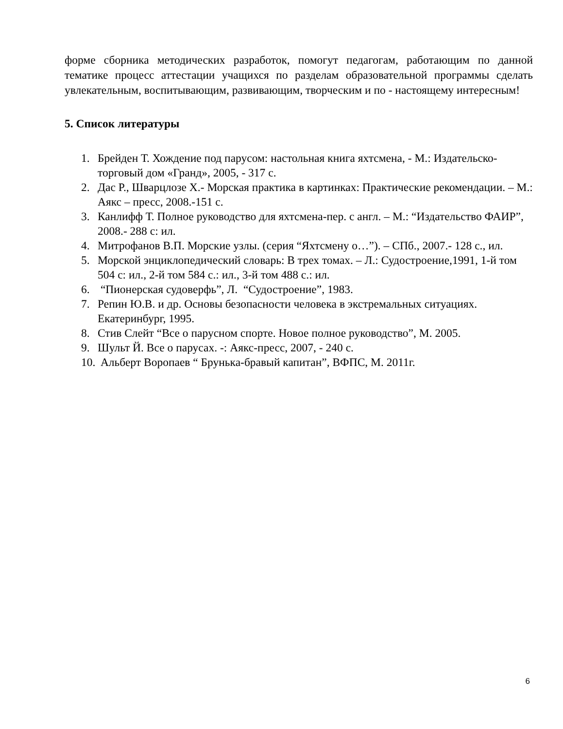форме сборника методических разработок, помогут педагогам, работающим по данной тематике процесс аттестации учащихся по разделам образовательной программы сделать увлекательным, воспитывающим, развивающим, творческим и по - настоящему интересным!
5. Список литературы
1. Брейден Т. Хождение под парусом: настольная книга яхтсмена, - М.: Издательско-торговый дом «Гранд», 2005, - 317 с.
2. Дас Р., Шварцлозе Х.- Морская практика в картинках: Практические рекомендации. – М.: Аякс – пресс, 2008.-151 с.
3. Канлифф Т. Полное руководство для яхтсмена-пер. с англ. – М.: “Издательство ФАИР”, 2008.- 288 с: ил.
4. Митрофанов В.П. Морские узлы. (серия “Яхтсмену о…”). – СПб., 2007.- 128 с., ил.
5. Морской энциклопедический словарь: В трех томах. – Л.: Судостроение,1991, 1-й том 504 с: ил., 2-й том 584 с.: ил., 3-й том 488 с.: ил.
6. “Пионерская судоверфь”, Л. “Судостроение”, 1983.
7. Репин Ю.В. и др. Основы безопасности человека в экстремальных ситуациях. Екатеринбург, 1995.
8. Стив Слейт “Все о парусном спорте. Новое полное руководство”, М. 2005.
9. Шульт Й. Все о парусах. -: Аякс-пресс, 2007, - 240 с.
10. Альберт Воропаев “ Брунька-бравый капитан”, ВФПС, М. 2011г.
6